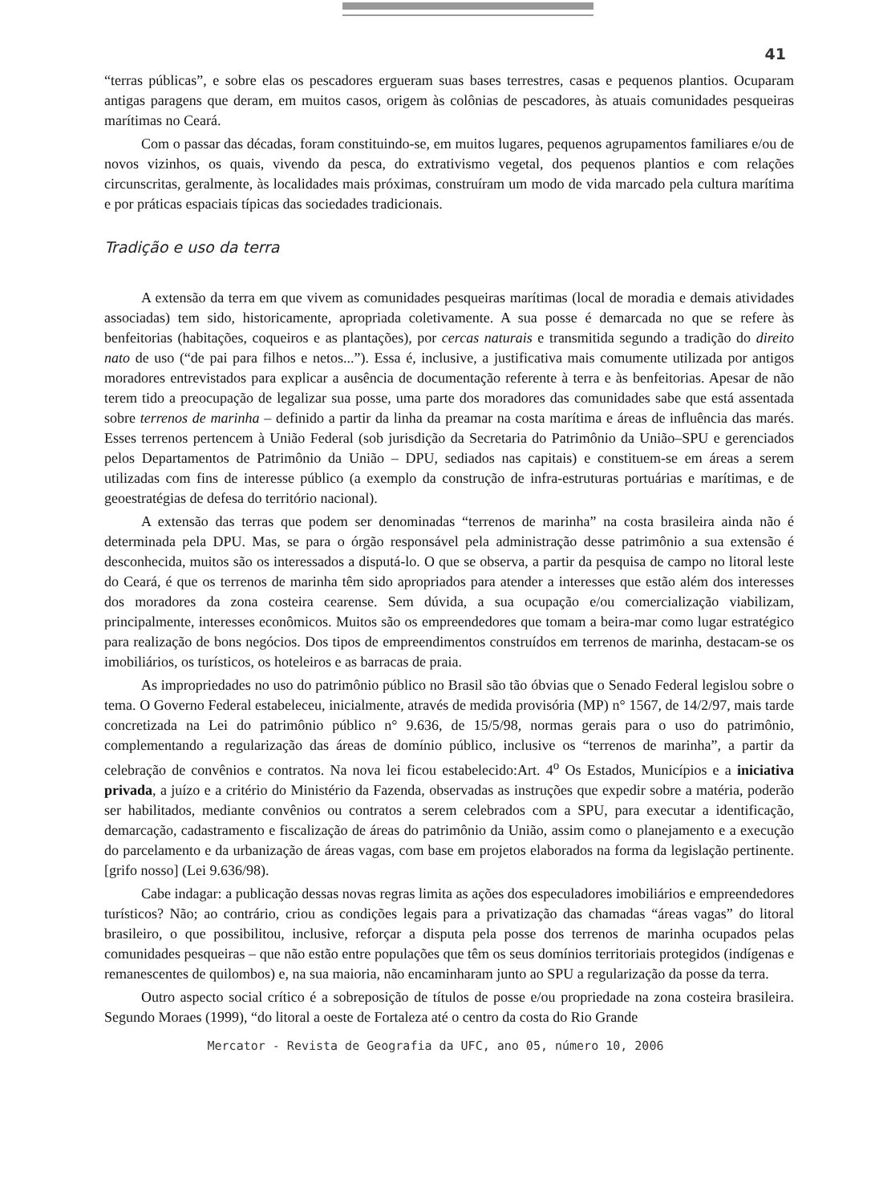41
“terras públicas”, e sobre elas os pescadores ergueram suas bases terrestres, casas e pequenos plantios. Ocuparam antigas paragens que deram, em muitos casos, origem às colônias de pescadores, às atuais comunidades pesqueiras marítimas no Ceará.
Com o passar das décadas, foram constituindo-se, em muitos lugares, pequenos agrupamentos familiares e/ou de novos vizinhos, os quais, vivendo da pesca, do extrativismo vegetal, dos pequenos plantios e com relações circunscritas, geralmente, às localidades mais próximas, construíram um modo de vida marcado pela cultura marítima e por práticas espaciais típicas das sociedades tradicionais.
Tradição e uso da terra
A extensão da terra em que vivem as comunidades pesqueiras marítimas (local de moradia e demais atividades associadas) tem sido, historicamente, apropriada coletivamente. A sua posse é demarcada no que se refere às benfeitorias (habitações, coqueiros e as plantações), por cercas naturais e transmitida segundo a tradição do direito nato de uso (“de pai para filhos e netos...”). Essa é, inclusive, a justificativa mais comumente utilizada por antigos moradores entrevistados para explicar a ausência de documentação referente à terra e às benfeitorias. Apesar de não terem tido a preocupação de legalizar sua posse, uma parte dos moradores das comunidades sabe que está assentada sobre terrenos de marinha – definido a partir da linha da preamar na costa marítima e áreas de influência das marés. Esses terrenos pertencem à União Federal (sob jurisdição da Secretaria do Patrimônio da União–SPU e gerenciados pelos Departamentos de Patrimônio da União – DPU, sediados nas capitais) e constituem-se em áreas a serem utilizadas com fins de interesse público (a exemplo da construção de infra-estruturas portuárias e marítimas, e de geoestratégias de defesa do território nacional).
A extensão das terras que podem ser denominadas “terrenos de marinha” na costa brasileira ainda não é determinada pela DPU. Mas, se para o órgão responsável pela administração desse patrimônio a sua extensão é desconhecida, muitos são os interessados a disputá-lo. O que se observa, a partir da pesquisa de campo no litoral leste do Ceará, é que os terrenos de marinha têm sido apropriados para atender a interesses que estão além dos interesses dos moradores da zona costeira cearense. Sem dúvida, a sua ocupação e/ou comercialização viabilizam, principalmente, interesses econômicos. Muitos são os empreendedores que tomam a beira-mar como lugar estratégico para realização de bons negócios. Dos tipos de empreendimentos construídos em terrenos de marinha, destacam-se os imobiliários, os turísticos, os hoteleiros e as barracas de praia.
As impropriedades no uso do patrimônio público no Brasil são tão óbvias que o Senado Federal legislou sobre o tema. O Governo Federal estabeleceu, inicialmente, através de medida provisória (MP) n° 1567, de 14/2/97, mais tarde concretizada na Lei do patrimônio público n° 9.636, de 15/5/98, normas gerais para o uso do patrimônio, complementando a regularização das áreas de domínio público, inclusive os “terrenos de marinha”, a partir da celebração de convênios e contratos. Na nova lei ficou estabelecido:Art. 4<sup>o</sup> Os Estados, Municípios e a iniciativa privada, a juízo e a critério do Ministério da Fazenda, observadas as instruções que expedir sobre a matéria, poderão ser habilitados, mediante convênios ou contratos a serem celebrados com a SPU, para executar a identificação, demarcação, cadastramento e fiscalização de áreas do patrimônio da União, assim como o planejamento e a execução do parcelamento e da urbanização de áreas vagas, com base em projetos elaborados na forma da legislação pertinente. [grifo nosso] (Lei 9.636/98).
Cabe indagar: a publicação dessas novas regras limita as ações dos especuladores imobiliários e empreendedores turísticos? Não; ao contrário, criou as condições legais para a privatização das chamadas “áreas vagas” do litoral brasileiro, o que possibilitou, inclusive, reforçar a disputa pela posse dos terrenos de marinha ocupados pelas comunidades pesqueiras – que não estão entre populações que têm os seus domínios territoriais protegidos (indígenas e remanescentes de quilombos) e, na sua maioria, não encaminharam junto ao SPU a regularização da posse da terra.
Outro aspecto social crítico é a sobreposição de títulos de posse e/ou propriedade na zona costeira brasileira. Segundo Moraes (1999), “do litoral a oeste de Fortaleza até o centro da costa do Rio Grande
Mercator - Revista de Geografia da UFC, ano 05, número 10, 2006